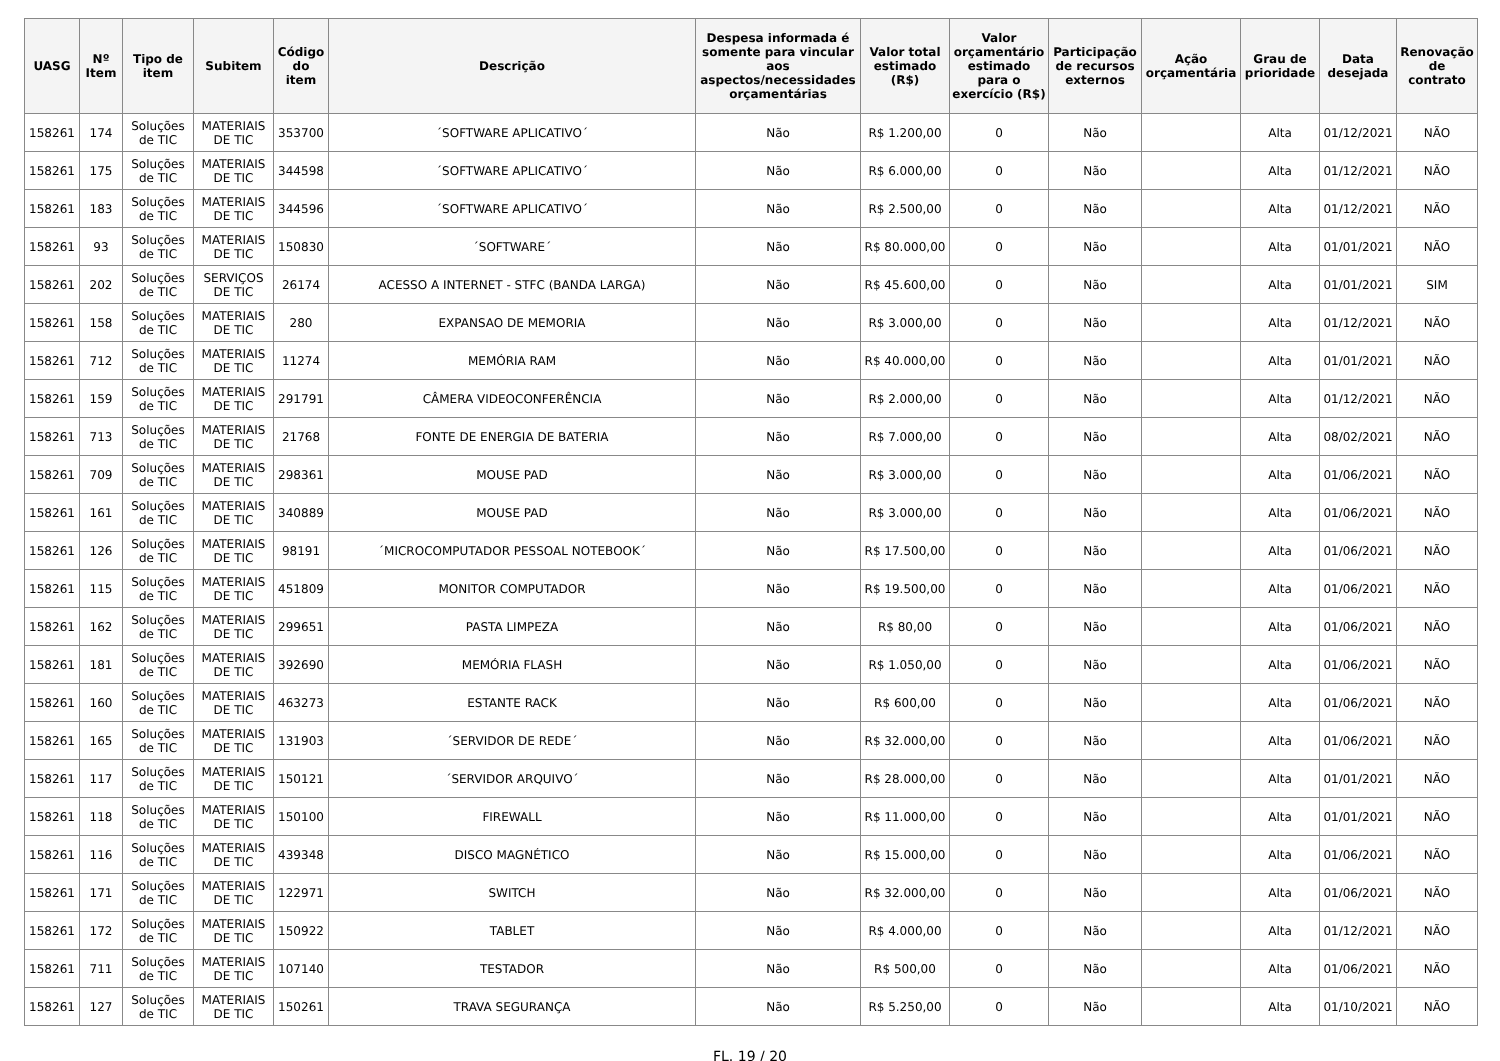| UASG | Nº Item | Tipo de item | Subitem | Código do item | Descrição | Despesa informada é somente para vincular aos aspectos/necessidades orçamentárias | Valor total estimado (R$) | Valor orçamentário estimado para o exercício (R$) | Participação de recursos externos | Ação orçamentária | Grau de prioridade | Data desejada | Renovação de contrato |
| --- | --- | --- | --- | --- | --- | --- | --- | --- | --- | --- | --- | --- | --- |
| 158261 | 174 | Soluções de TIC | MATERIAIS DE TIC | 353700 | ´SOFTWARE APLICATIVO´ | Não | R$ 1.200,00 | 0 | Não | | Alta | 01/12/2021 | NÃO |
| 158261 | 175 | Soluções de TIC | MATERIAIS DE TIC | 344598 | ´SOFTWARE APLICATIVO´ | Não | R$ 6.000,00 | 0 | Não | | Alta | 01/12/2021 | NÃO |
| 158261 | 183 | Soluções de TIC | MATERIAIS DE TIC | 344596 | ´SOFTWARE APLICATIVO´ | Não | R$ 2.500,00 | 0 | Não | | Alta | 01/12/2021 | NÃO |
| 158261 | 93 | Soluções de TIC | MATERIAIS DE TIC | 150830 | ´SOFTWARE´ | Não | R$ 80.000,00 | 0 | Não | | Alta | 01/01/2021 | NÃO |
| 158261 | 202 | Soluções de TIC | SERVIÇOS DE TIC | 26174 | ACESSO A INTERNET - STFC (BANDA LARGA) | Não | R$ 45.600,00 | 0 | Não | | Alta | 01/01/2021 | SIM |
| 158261 | 158 | Soluções de TIC | MATERIAIS DE TIC | 280 | EXPANSAO DE MEMORIA | Não | R$ 3.000,00 | 0 | Não | | Alta | 01/12/2021 | NÃO |
| 158261 | 712 | Soluções de TIC | MATERIAIS DE TIC | 11274 | MEMÓRIA RAM | Não | R$ 40.000,00 | 0 | Não | | Alta | 01/01/2021 | NÃO |
| 158261 | 159 | Soluções de TIC | MATERIAIS DE TIC | 291791 | CÂMERA VIDEOCONFERÊNCIA | Não | R$ 2.000,00 | 0 | Não | | Alta | 01/12/2021 | NÃO |
| 158261 | 713 | Soluções de TIC | MATERIAIS DE TIC | 21768 | FONTE DE ENERGIA DE BATERIA | Não | R$ 7.000,00 | 0 | Não | | Alta | 08/02/2021 | NÃO |
| 158261 | 709 | Soluções de TIC | MATERIAIS DE TIC | 298361 | MOUSE PAD | Não | R$ 3.000,00 | 0 | Não | | Alta | 01/06/2021 | NÃO |
| 158261 | 161 | Soluções de TIC | MATERIAIS DE TIC | 340889 | MOUSE PAD | Não | R$ 3.000,00 | 0 | Não | | Alta | 01/06/2021 | NÃO |
| 158261 | 126 | Soluções de TIC | MATERIAIS DE TIC | 98191 | ´MICROCOMPUTADOR PESSOAL NOTEBOOK´ | Não | R$ 17.500,00 | 0 | Não | | Alta | 01/06/2021 | NÃO |
| 158261 | 115 | Soluções de TIC | MATERIAIS DE TIC | 451809 | MONITOR COMPUTADOR | Não | R$ 19.500,00 | 0 | Não | | Alta | 01/06/2021 | NÃO |
| 158261 | 162 | Soluções de TIC | MATERIAIS DE TIC | 299651 | PASTA LIMPEZA | Não | R$ 80,00 | 0 | Não | | Alta | 01/06/2021 | NÃO |
| 158261 | 181 | Soluções de TIC | MATERIAIS DE TIC | 392690 | MEMÓRIA FLASH | Não | R$ 1.050,00 | 0 | Não | | Alta | 01/06/2021 | NÃO |
| 158261 | 160 | Soluções de TIC | MATERIAIS DE TIC | 463273 | ESTANTE RACK | Não | R$ 600,00 | 0 | Não | | Alta | 01/06/2021 | NÃO |
| 158261 | 165 | Soluções de TIC | MATERIAIS DE TIC | 131903 | ´SERVIDOR DE REDE´ | Não | R$ 32.000,00 | 0 | Não | | Alta | 01/06/2021 | NÃO |
| 158261 | 117 | Soluções de TIC | MATERIAIS DE TIC | 150121 | ´SERVIDOR ARQUIVO´ | Não | R$ 28.000,00 | 0 | Não | | Alta | 01/01/2021 | NÃO |
| 158261 | 118 | Soluções de TIC | MATERIAIS DE TIC | 150100 | FIREWALL | Não | R$ 11.000,00 | 0 | Não | | Alta | 01/01/2021 | NÃO |
| 158261 | 116 | Soluções de TIC | MATERIAIS DE TIC | 439348 | DISCO MAGNÉTICO | Não | R$ 15.000,00 | 0 | Não | | Alta | 01/06/2021 | NÃO |
| 158261 | 171 | Soluções de TIC | MATERIAIS DE TIC | 122971 | SWITCH | Não | R$ 32.000,00 | 0 | Não | | Alta | 01/06/2021 | NÃO |
| 158261 | 172 | Soluções de TIC | MATERIAIS DE TIC | 150922 | TABLET | Não | R$ 4.000,00 | 0 | Não | | Alta | 01/12/2021 | NÃO |
| 158261 | 711 | Soluções de TIC | MATERIAIS DE TIC | 107140 | TESTADOR | Não | R$ 500,00 | 0 | Não | | Alta | 01/06/2021 | NÃO |
| 158261 | 127 | Soluções de TIC | MATERIAIS DE TIC | 150261 | TRAVA SEGURANÇA | Não | R$ 5.250,00 | 0 | Não | | Alta | 01/10/2021 | NÃO |
FL. 19 / 20